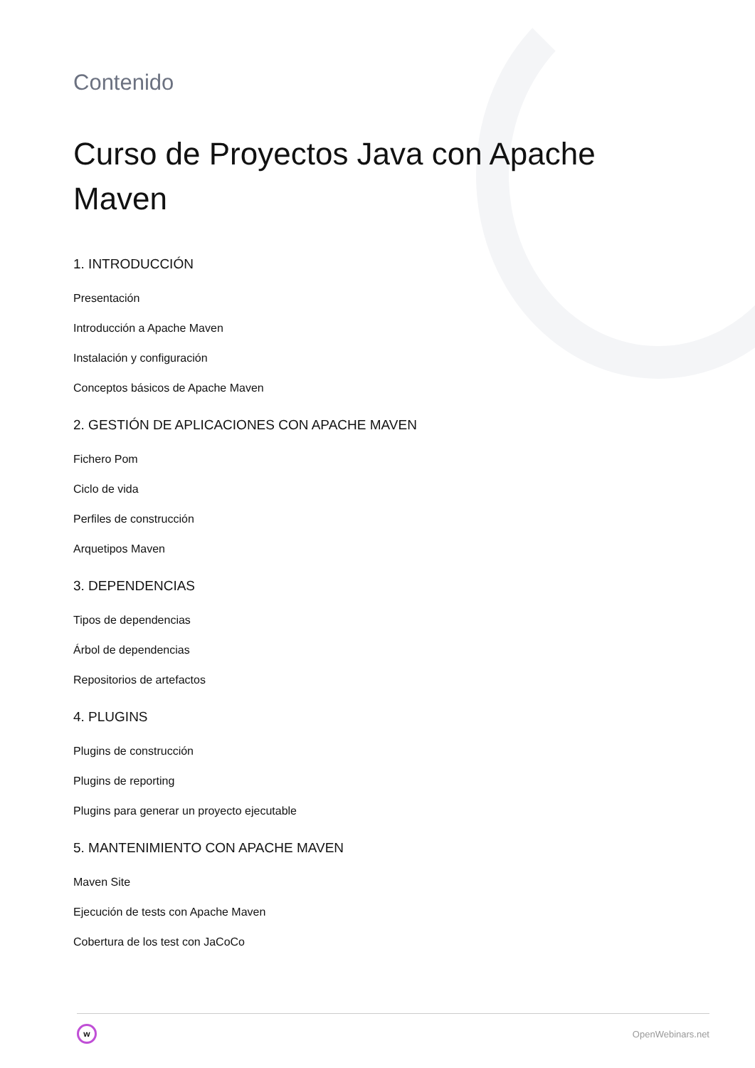Contenido
Curso de Proyectos Java con Apache Maven
1. INTRODUCCIÓN
Presentación
Introducción a Apache Maven
Instalación y configuración
Conceptos básicos de Apache Maven
2. GESTIÓN DE APLICACIONES CON APACHE MAVEN
Fichero Pom
Ciclo de vida
Perfiles de construcción
Arquetipos Maven
3. DEPENDENCIAS
Tipos de dependencias
Árbol de dependencias
Repositorios de artefactos
4. PLUGINS
Plugins de construcción
Plugins de reporting
Plugins para generar un proyecto ejecutable
5. MANTENIMIENTO CON APACHE MAVEN
Maven Site
Ejecución de tests con Apache Maven
Cobertura de los test con JaCoCo
w
OpenWebinars.net